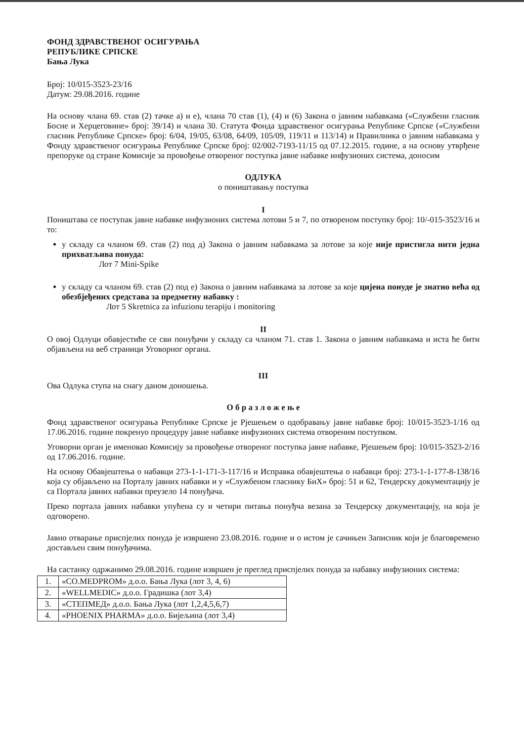ФОНД ЗДРАВСТВЕНОГ ОСИГУРАЊА
РЕПУБЛИКЕ СРПСКЕ
Бања Лука
Број: 10/015-3523-23/16
Датум: 29.08.2016. године
На основу члана 69. став (2) тачке а) и е), члана 70 став (1), (4) и (6) Закона о јавним набавкама («Службени гласник Босне и Херцеговине» број: 39/14) и члана 30. Статута Фонда здравственог осигурања Републике Српске («Службени гласник Републике Српске» број: 6/04, 19/05, 63/08, 64/09, 105/09, 119/11 и 113/14) и Правилника о јавним набавкама у Фонду здравственог осигурања Републике Српске број: 02/002-7193-11/15 од 07.12.2015. године, а на основу утврђене препоруке од стране Комисије за провођење отвореног поступка јавне набавке инфузионих система, доносим
ОДЛУКА
о поништавању поступка
I
Поништава се поступак јавне набавке инфузионих система лотови 5 и 7, по отвореном поступку број: 10/-015-3523/16 и то:
у складу са чланом 69. став (2) под д) Закона о јавним набавкама за лотове за које није пристигла нити једна прихватљива понуда:
Лот 7 Mini-Spike
у складу са чланом 69. став (2) под е) Закона о јавним набавкама за лотове за које цијена понуде је знатно већа од обезбјеђених средстава за предметну набавку :
Лот 5 Skretnica za infuzionu terapiju i monitoring
II
О овој Одлуци обавјестиће се сви понуђачи у складу са чланом 71. став 1. Закона о јавним набавкама и иста ће бити објављена на веб страници Уговорног органа.
III
Ова Одлука ступа на снагу даном доношења.
О б р а з л о ж е њ е
Фонд здравственог осигурања Републике Српске је Рјешењем о одобравању јавне набавке број: 10/015-3523-1/16 од 17.06.2016. године покренуо процедуру јавне набавке инфузионих система отвореним поступком.
Уговорни орган је именовао Комисију за провођење отвореног поступка јавне набавке, Рјешењем број: 10/015-3523-2/16 од 17.06.2016. године.
На основу Обавјештења о набавци 273-1-1-171-3-117/16 и Исправка обавјештења о набавци број: 273-1-1-177-8-138/16 која су објављено на Порталу јавних набавки и у «Службеном гласнику БиХ» број: 51 и 62, Тендерску документацију је са Портала јавних набавки преузело 14 понуђача.
Преко портала јавних набавки упућена су и четири питања понуђча везана за Тендерску документацију, на која је одговорено.
Јавно отварање приспјелих понуда је извршено 23.08.2016. године и о истом је сачињен Записник који је благовремено достављен свим понуђачима.
На састанку одржанимо 29.08.2016. године извршен је преглед приспјелих понуда за набавку инфузионих система:
| 1. | «CO.MEDPROM» д.о.о. Бања Лука (лот 3, 4, 6) |
| 2. | «WELLMEDIC» д.о.о. Градишка (лот 3,4) |
| 3. | «СТЕПМЕД» д.о.о. Бања Лука (лот 1,2,4,5,6,7) |
| 4. | «PHOENIX PHARMA» д.о.о. Бијељина (лот 3,4) |